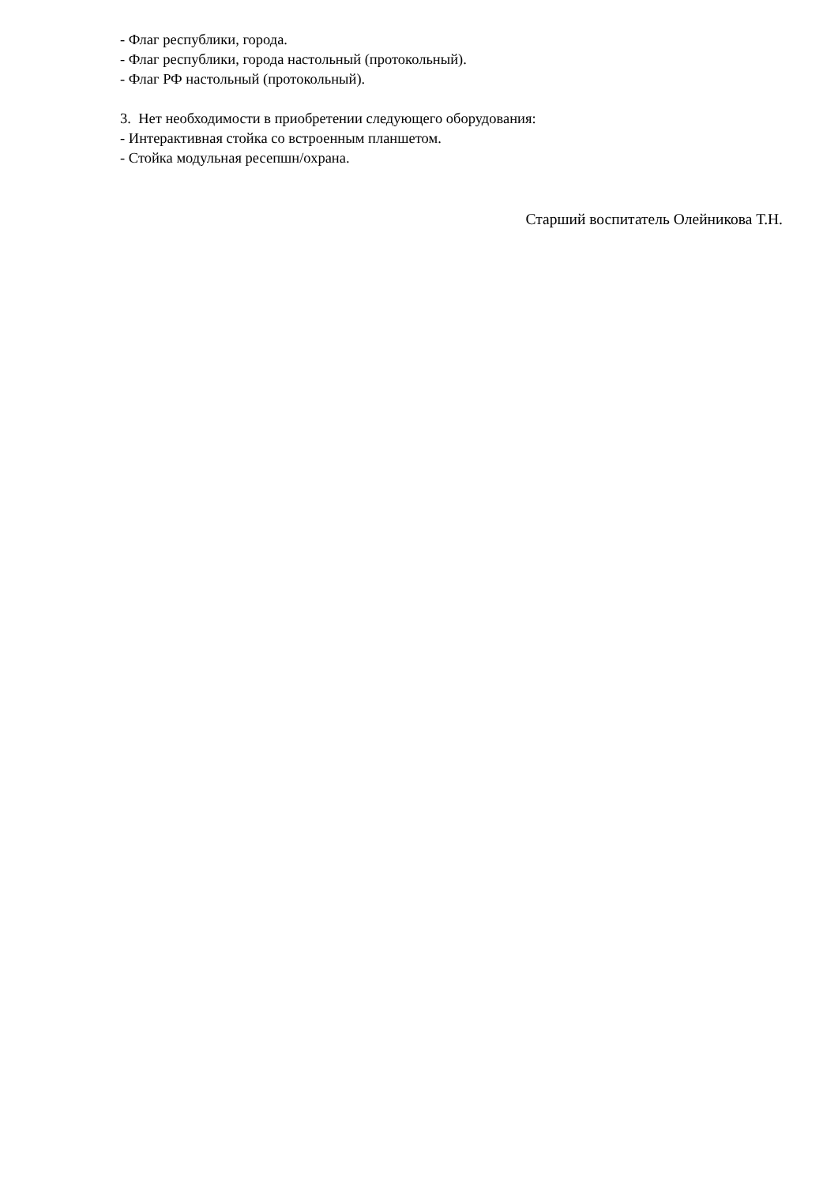- Флаг республики, города.
- Флаг республики, города настольный (протокольный).
- Флаг РФ настольный (протокольный).
3. Нет необходимости в приобретении следующего оборудования:
- Интерактивная стойка со встроенным планшетом.
- Стойка модульная ресепшн/охрана.
Старший воспитатель Олейникова Т.Н.